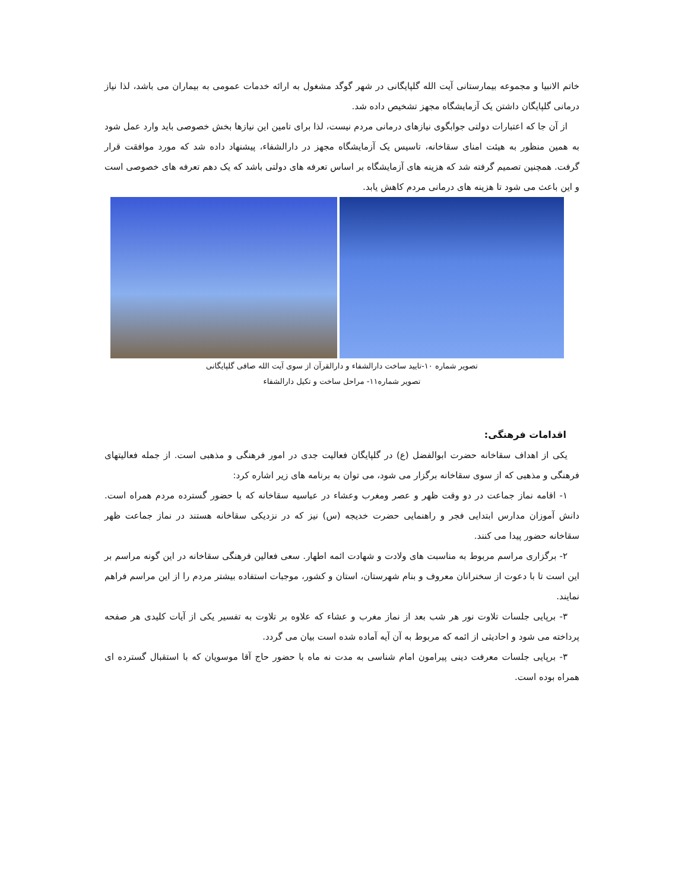خاتم الانبیا و مجموعه بیمارستانی آیت الله گلپایگانی در شهر گوگد مشغول به ارائه خدمات عمومی به بیماران می باشد، لذا نیاز درمانی گلپایگان داشتن یک آزمایشگاه مجهز تشخیص داده شد.
از آن جا که اعتبارات دولتی جوابگوی نیازهای درمانی مردم نیست، لذا برای تامین این نیازها بخش خصوصی باید وارد عمل شود به همین منظور به هیئت امنای سقاخانه، تاسیس یک آزمایشگاه مجهز در دارالشفاء، پیشنهاد داده شد که مورد موافقت قرار گرفت. همچنین تصمیم گرفته شد که هزینه های آزمایشگاه بر اساس تعرفه های دولتی باشد که یک دهم تعرفه های خصوصی است و این باعث می شود تا هزینه های درمانی مردم کاهش یابد.
تصویر شماره ۱۰-تایید ساخت دارالشفاء و دارالقرآن از سوی آیت الله صافی گلپایگانی
تصویر شماره۱۱- مراحل ساخت و تکیل دارالشفاء
اقدامات فرهنگی:
یکی از اهداف سقاخانه حضرت ابوالفضل (ع) در گلپایگان فعالیت جدی در امور فرهنگی و مذهبی است. از جمله فعالیتهای فرهنگی و مذهبی که از سوی سقاخانه برگزار می شود، می توان به برنامه های زیر اشاره کرد:
۱- اقامه نماز جماعت در دو وقت ظهر و عصر ومغرب وعشاء در عباسیه سقاخانه که با حضور گسترده مردم همراه است. دانش آموزان مدارس ابتدایی فجر و راهنمایی حضرت خدیجه (س) نیز که در نزدیکی سقاخانه هستند در نماز جماعت ظهر سقاخانه حضور پیدا می کنند.
۲- برگزاری مراسم مربوط به مناسبت های ولادت و شهادت ائمه اطهار. سعی فعالین فرهنگی سقاخانه در این گونه مراسم بر این است تا با دعوت از سخنرانان معروف و بنام شهرستان، استان و کشور، موجبات استفاده بیشتر مردم را از این مراسم فراهم نمایند.
۳- برپایی جلسات تلاوت نور هر شب بعد از نماز مغرب و عشاء که علاوه بر تلاوت به تفسیر یکی از آیات کلیدی هر صفحه پرداخته می شود و احادیثی از ائمه که مربوط به آن آیه آماده شده است بیان می گردد.
۳- برپایی جلسات معرفت دینی پیرامون امام شناسی به مدت نه ماه با حضور حاج آقا موسویان که با استقبال گسترده ای همراه بوده است.